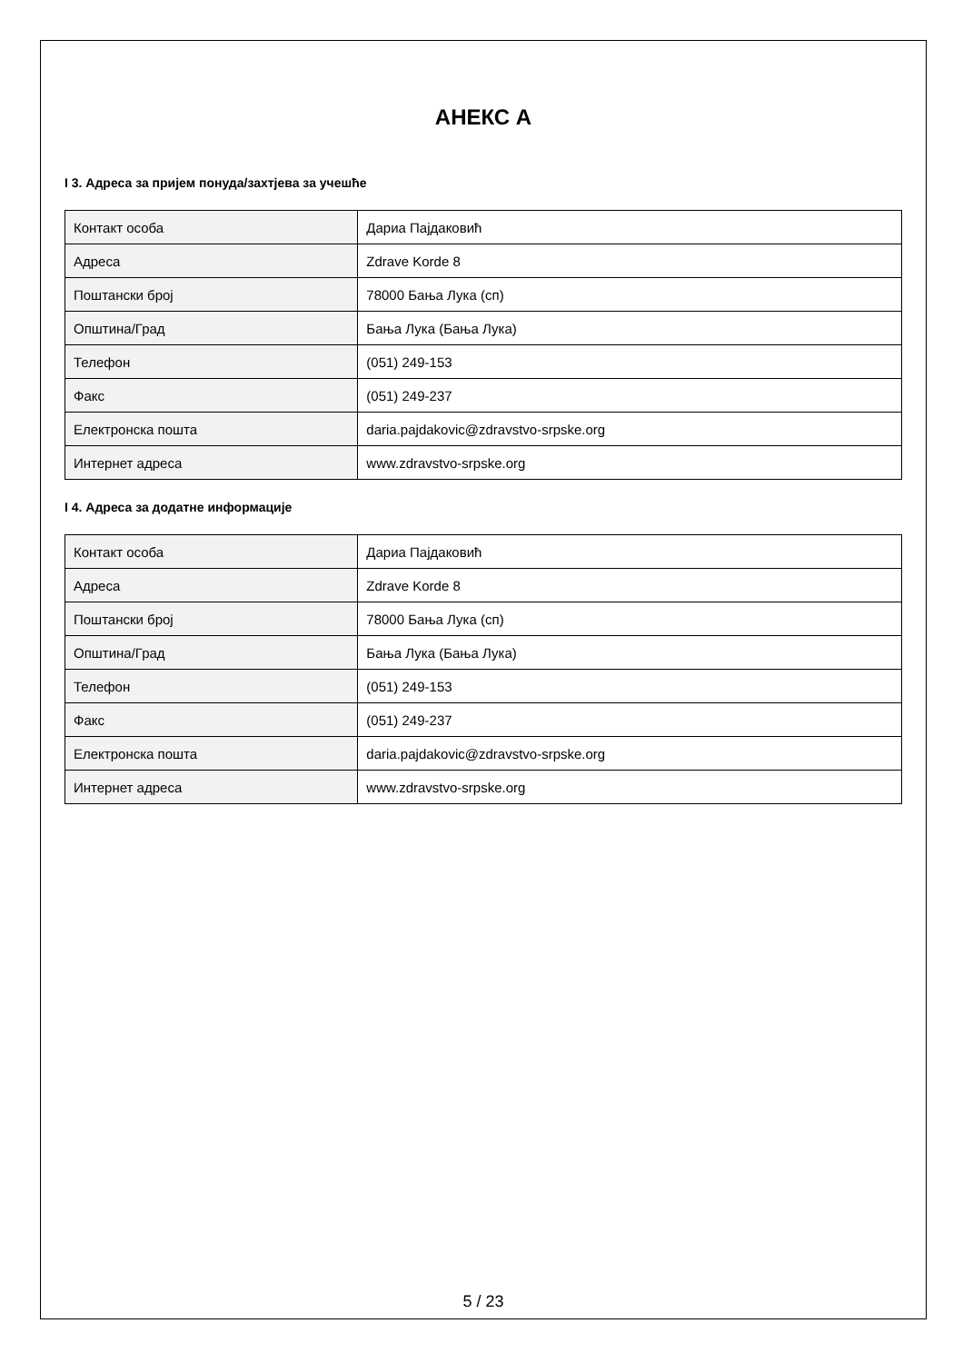АНЕКС А
I 3. Адреса за пријем понуда/захтјева за учешће
| Контакт особа | Дариа Пајдаковић |
| Адреса | Zdrave Korde 8 |
| Поштански број | 78000 Бања Лука (сп) |
| Општина/Град | Бања Лука (Бања Лука) |
| Телефон | (051) 249-153 |
| Факс | (051) 249-237 |
| Електронска пошта | daria.pajdakovic@zdravstvo-srpske.org |
| Интернет адреса | www.zdravstvo-srpske.org |
I 4. Адреса за додатне информације
| Контакт особа | Дариа Пајдаковић |
| Адреса | Zdrave Korde 8 |
| Поштански број | 78000 Бања Лука (сп) |
| Општина/Град | Бања Лука (Бања Лука) |
| Телефон | (051) 249-153 |
| Факс | (051) 249-237 |
| Електронска пошта | daria.pajdakovic@zdravstvo-srpske.org |
| Интернет адреса | www.zdravstvo-srpske.org |
5 / 23